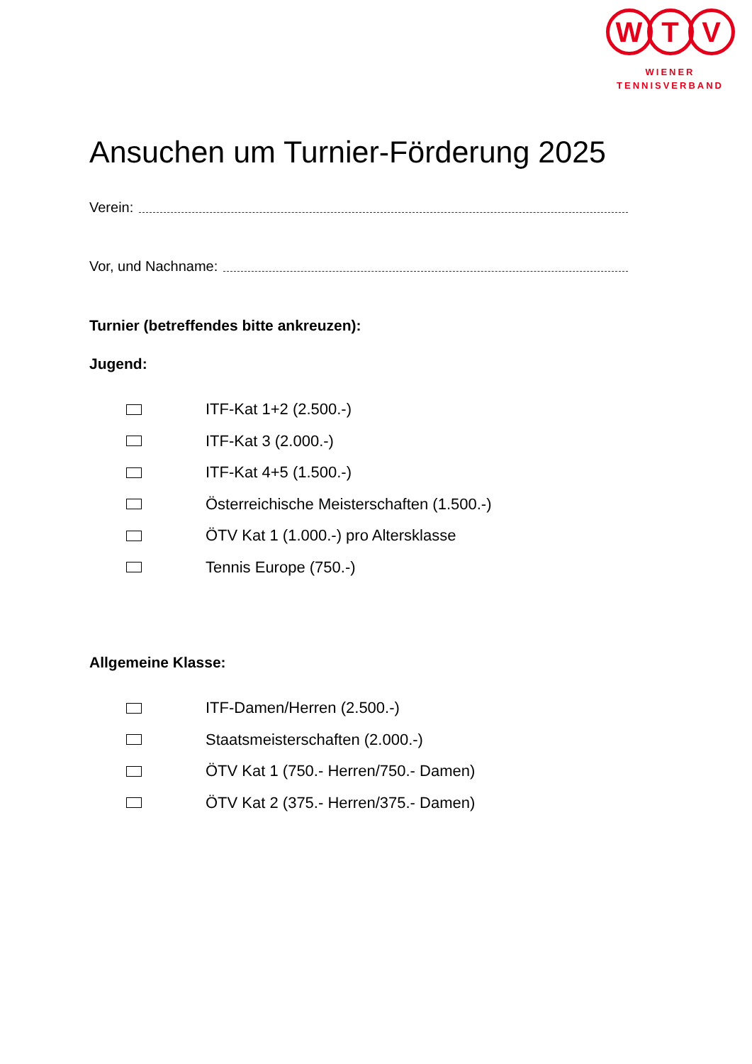W T V
WIENER
TENNISVERBAND
Ansuchen um Turnier-Förderung 2025
Verein:
Vor, und Nachname:
Turnier (betreffendes bitte ankreuzen):
Jugend:
ITF-Kat 1+2 (2.500.-)
ITF-Kat 3 (2.000.-)
ITF-Kat 4+5 (1.500.-)
Österreichische Meisterschaften (1.500.-)
ÖTV Kat 1 (1.000.-) pro Altersklasse
Tennis Europe (750.-)
Allgemeine Klasse:
ITF-Damen/Herren (2.500.-)
Staatsmeisterschaften (2.000.-)
ÖTV Kat 1 (750.- Herren/750.- Damen)
ÖTV Kat 2 (375.- Herren/375.- Damen)